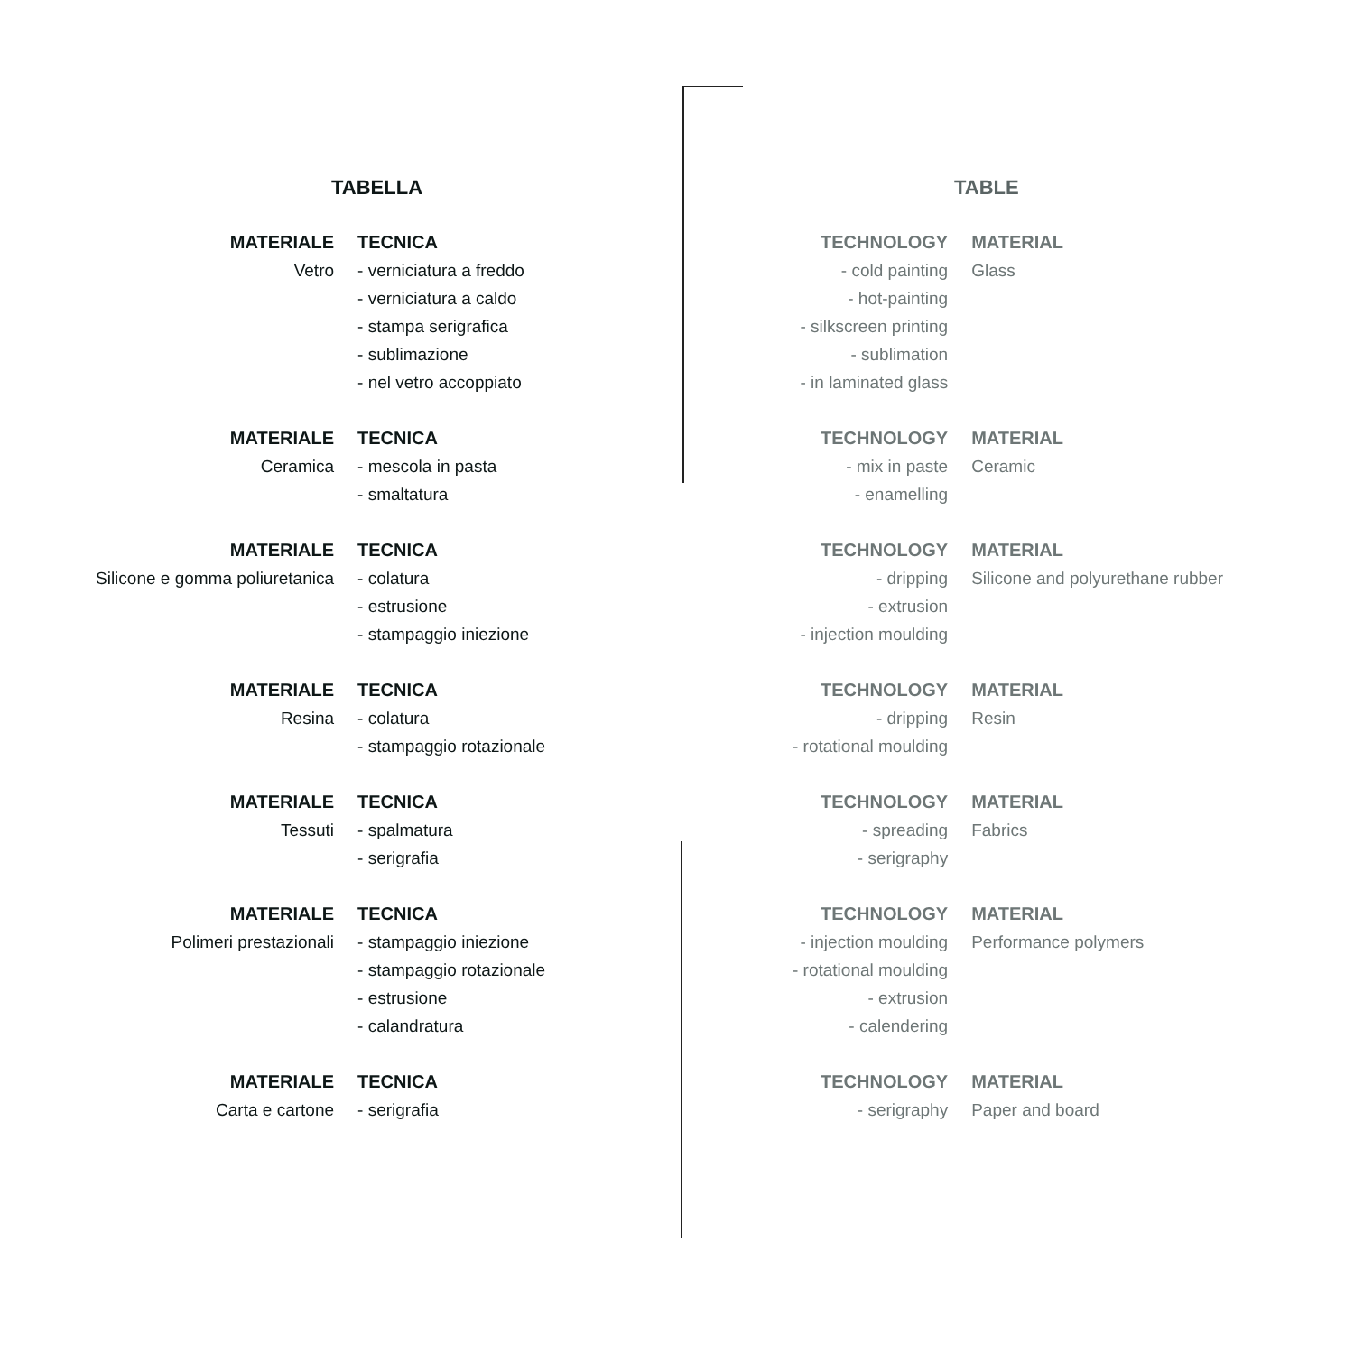TABELLA
| MATERIALE | TECNICA |
| --- | --- |
| Vetro | - verniciatura a freddo - verniciatura a caldo - stampa serigrafica - sublimazione - nel vetro accoppiato |
| MATERIALE | TECNICA |
| Ceramica | - mescola in pasta - smaltatura |
| MATERIALE | TECNICA |
| Silicone e gomma poliuretanica | - colatura - estrusione - stampaggio iniezione |
| MATERIALE | TECNICA |
| Resina | - colatura - stampaggio rotazionale |
| MATERIALE | TECNICA |
| Tessuti | - spalmatura - serigrafia |
| MATERIALE | TECNICA |
| Polimeri prestazionali | - stampaggio iniezione - stampaggio rotazionale - estrusione - calandratura |
| MATERIALE | TECNICA |
| Carta e cartone | - serigrafia |
TABLE
| TECHNOLOGY | MATERIAL |
| --- | --- |
| - cold painting - hot-painting - silkscreen printing - sublimation - in laminated glass | Glass |
| TECHNOLOGY | MATERIAL |
| - mix in paste - enamelling | Ceramic |
| TECHNOLOGY | MATERIAL |
| - dripping - extrusion - injection moulding | Silicone and polyurethane rubber |
| TECHNOLOGY | MATERIAL |
| - dripping - rotational moulding | Resin |
| TECHNOLOGY | MATERIAL |
| - spreading - serigraphy | Fabrics |
| TECHNOLOGY | MATERIAL |
| - injection moulding - rotational moulding - extrusion - calendering | Performance polymers |
| TECHNOLOGY | MATERIAL |
| - serigraphy | Paper and board |